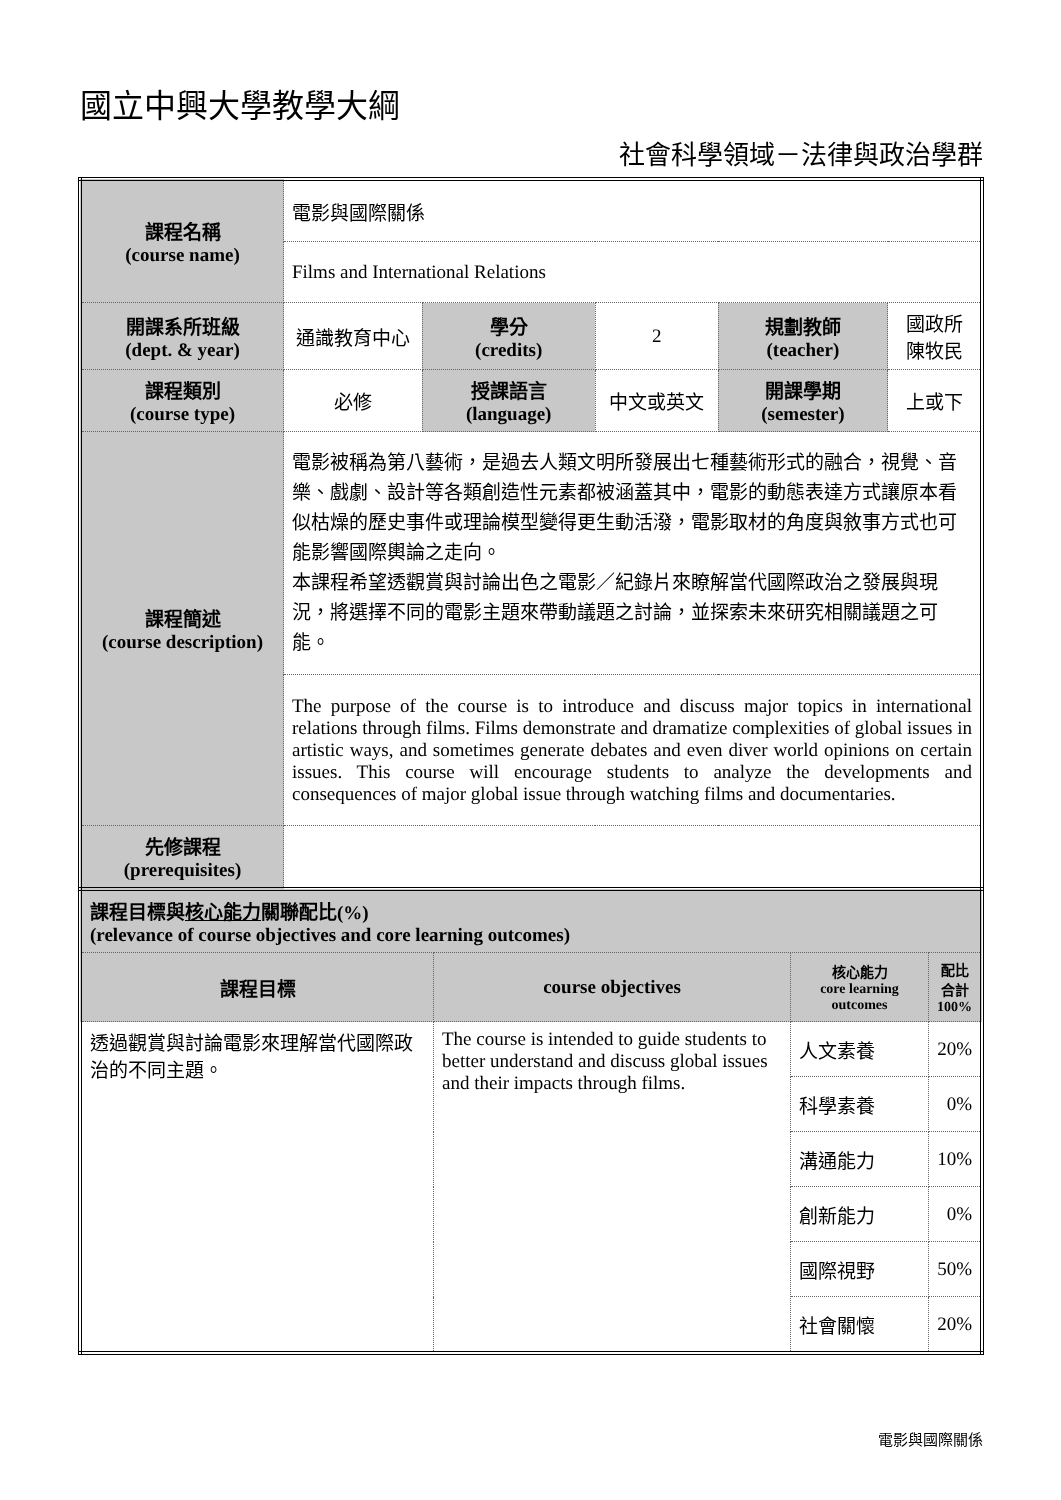國立中興大學教學大綱
社會科學領域－法律與政治學群
| 課程名稱 (course name) | 電影與國際關係 | | | | |
| | Films and International Relations | | | | |
| 開課系所班級 (dept. & year) | 通識教育中心 | 學分 (credits) | 2 | 規劃教師 (teacher) | 國政所 陳牧民 |
| 課程類別 (course type) | 必修 | 授課語言 (language) | 中文或英文 | 開課學期 (semester) | 上或下 |
| 課程簡述 (course description) | 電影被稱為第八藝術，是過去人類文明所發展出七種藝術形式的融合，視覺、音樂、戲劇、設計等各類創造性元素都被涵蓋其中，電影的動態表達方式讓原本看似枯燥的歷史事件或理論模型變得更生動活潑，電影取材的角度與敘事方式也可能影響國際輿論之走向。 本課程希望透觀賞與討論出色之電影／紀錄片來瞭解當代國際政治之發展與現況，將選擇不同的電影主題來帶動議題之討論，並探索未來研究相關議題之可能。 | | | | |
| | The purpose of the course is to introduce and discuss major topics in international relations through films. Films demonstrate and dramatize complexities of global issues in artistic ways, and sometimes generate debates and even diver world opinions on certain issues. This course will encourage students to analyze the developments and consequences of major global issue through watching films and documentaries. | | | | |
| 先修課程 (prerequisites) | | | | | |
| 課程目標與 核心能力 關聯配比(%) (relevance of course objectives and core learning outcomes) | | | |
| 課程目標 | course objectives | 核心能力 core learning outcomes | 配比 合計 100% |
| 透過觀賞與討論電影來理解當代國際政治的不同主題。 | The course is intended to guide students to better understand and discuss global issues and their impacts through films. | 人文素養 | 20% |
| | | 科學素養 | 0% |
| | | 溝通能力 | 10% |
| | | 創新能力 | 0% |
| | | 國際視野 | 50% |
| | | 社會關懷 | 20% |
電影與國際關係